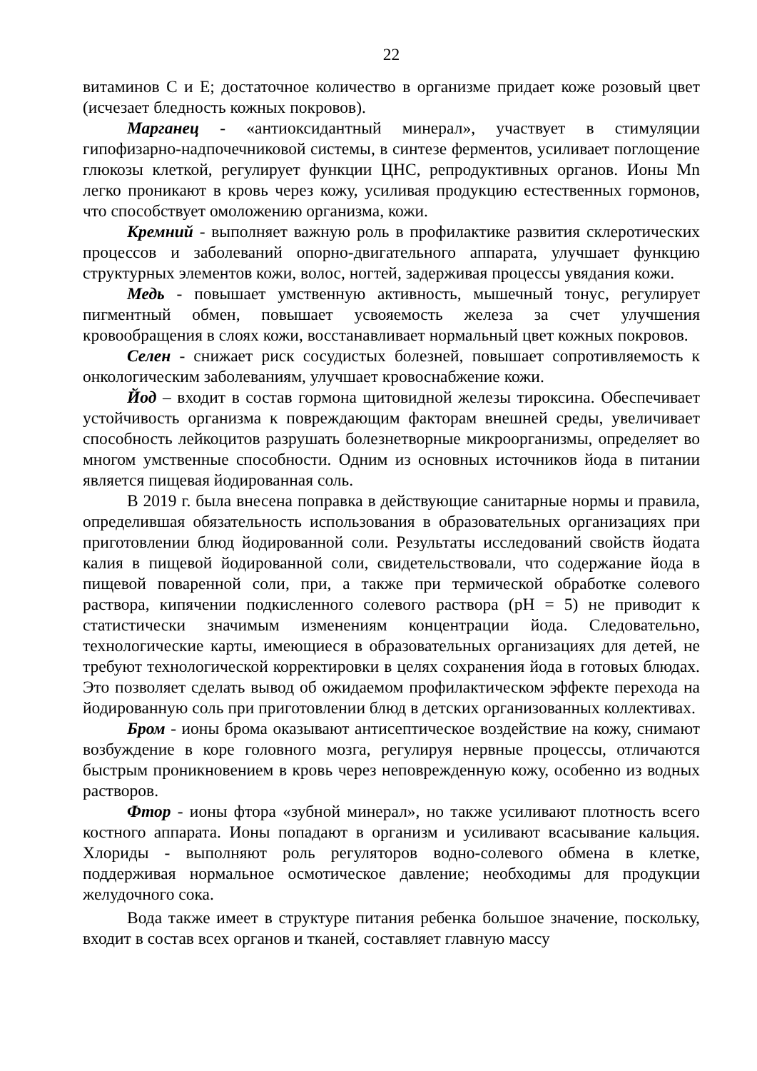22
витаминов С и Е; достаточное количество в организме придает коже розовый цвет (исчезает бледность кожных покровов).
Марганец - «антиоксидантный минерал», участвует в стимуляции гипофизарно-надпочечниковой системы, в синтезе ферментов, усиливает поглощение глюкозы клеткой, регулирует функции ЦНС, репродуктивных органов. Ионы Mn легко проникают в кровь через кожу, усиливая продукцию естественных гормонов, что способствует омоложению организма, кожи.
Кремний - выполняет важную роль в профилактике развития склеротических процессов и заболеваний опорно-двигательного аппарата, улучшает функцию структурных элементов кожи, волос, ногтей, задерживая процессы увядания кожи.
Медь - повышает умственную активность, мышечный тонус, регулирует пигментный обмен, повышает усвояемость железа за счет улучшения кровообращения в слоях кожи, восстанавливает нормальный цвет кожных покровов.
Селен - снижает риск сосудистых болезней, повышает сопротивляемость к онкологическим заболеваниям, улучшает кровоснабжение кожи.
Йод – входит в состав гормона щитовидной железы тироксина. Обеспечивает устойчивость организма к повреждающим факторам внешней среды, увеличивает способность лейкоцитов разрушать болезнетворные микроорганизмы, определяет во многом умственные способности. Одним из основных источников йода в питании является пищевая йодированная соль.
В 2019 г. была внесена поправка в действующие санитарные нормы и правила, определившая обязательность использования в образовательных организациях при приготовлении блюд йодированной соли. Результаты исследований свойств йодата калия в пищевой йодированной соли, свидетельствовали, что содержание йода в пищевой поваренной соли, при, а также при термической обработке солевого раствора, кипячении подкисленного солевого раствора (pH = 5) не приводит к статистически значимым изменениям концентрации йода. Следовательно, технологические карты, имеющиеся в образовательных организациях для детей, не требуют технологической корректировки в целях сохранения йода в готовых блюдах. Это позволяет сделать вывод об ожидаемом профилактическом эффекте перехода на йодированную соль при приготовлении блюд в детских организованных коллективах.
Бром - ионы брома оказывают антисептическое воздействие на кожу, снимают возбуждение в коре головного мозга, регулируя нервные процессы, отличаются быстрым проникновением в кровь через неповрежденную кожу, особенно из водных растворов.
Фтор - ионы фтора «зубной минерал», но также усиливают плотность всего костного аппарата. Ионы попадают в организм и усиливают всасывание кальция. Хлориды - выполняют роль регуляторов водно-солевого обмена в клетке, поддерживая нормальное осмотическое давление; необходимы для продукции желудочного сока.
Вода также имеет в структуре питания ребенка большое значение, поскольку, входит в состав всех органов и тканей, составляет главную массу